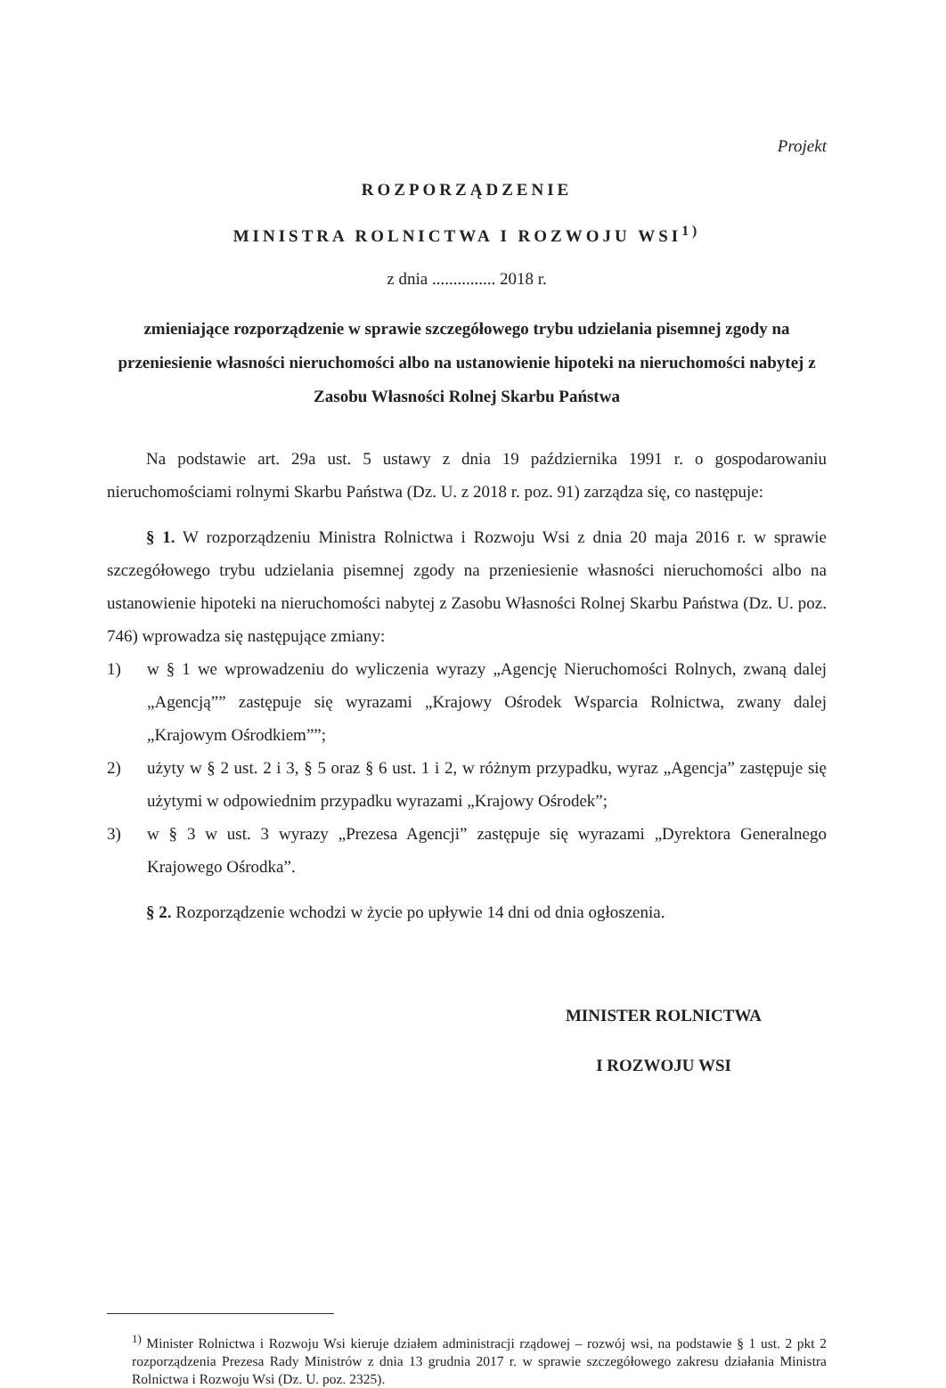Projekt
ROZPORZĄDZENIE
MINISTRA ROLNICTWA I ROZWOJU WSI<sup>1)</sup>
z dnia ............... 2018 r.
zmieniające rozporządzenie w sprawie szczegółowego trybu udzielania pisemnej zgody na przeniesienie własności nieruchomości albo na ustanowienie hipoteki na nieruchomości nabytej z Zasobu Własności Rolnej Skarbu Państwa
Na podstawie art. 29a ust. 5 ustawy z dnia 19 października 1991 r. o gospodarowaniu nieruchomościami rolnymi Skarbu Państwa (Dz. U. z 2018 r. poz. 91) zarządza się, co następuje:
§ 1. W rozporządzeniu Ministra Rolnictwa i Rozwoju Wsi z dnia 20 maja 2016 r. w sprawie szczegółowego trybu udzielania pisemnej zgody na przeniesienie własności nieruchomości albo na ustanowienie hipoteki na nieruchomości nabytej z Zasobu Własności Rolnej Skarbu Państwa (Dz. U. poz. 746) wprowadza się następujące zmiany:
1) w § 1 we wprowadzeniu do wyliczenia wyrazy „Agencję Nieruchomości Rolnych, zwaną dalej „Agencją”” zastępuje się wyrazami „Krajowy Ośrodek Wsparcia Rolnictwa, zwany dalej „Krajowym Ośrodkiem””;
2) użyty w § 2 ust. 2 i 3, § 5 oraz § 6 ust. 1 i 2, w różnym przypadku, wyraz „Agencja” zastępuje się użytymi w odpowiednim przypadku wyrazami „Krajowy Ośrodek”;
3) w § 3 w ust. 3 wyrazy „Prezesa Agencji” zastępuje się wyrazami „Dyrektora Generalnego Krajowego Ośrodka”.
§ 2. Rozporządzenie wchodzi w życie po upływie 14 dni od dnia ogłoszenia.
MINISTER ROLNICTWA
I ROZWOJU WSI
<sup>1)</sup> Minister Rolnictwa i Rozwoju Wsi kieruje działem administracji rządowej – rozwój wsi, na podstawie § 1 ust. 2 pkt 2 rozporządzenia Prezesa Rady Ministrów z dnia 13 grudnia 2017 r. w sprawie szczegółowego zakresu działania Ministra Rolnictwa i Rozwoju Wsi (Dz. U. poz. 2325).